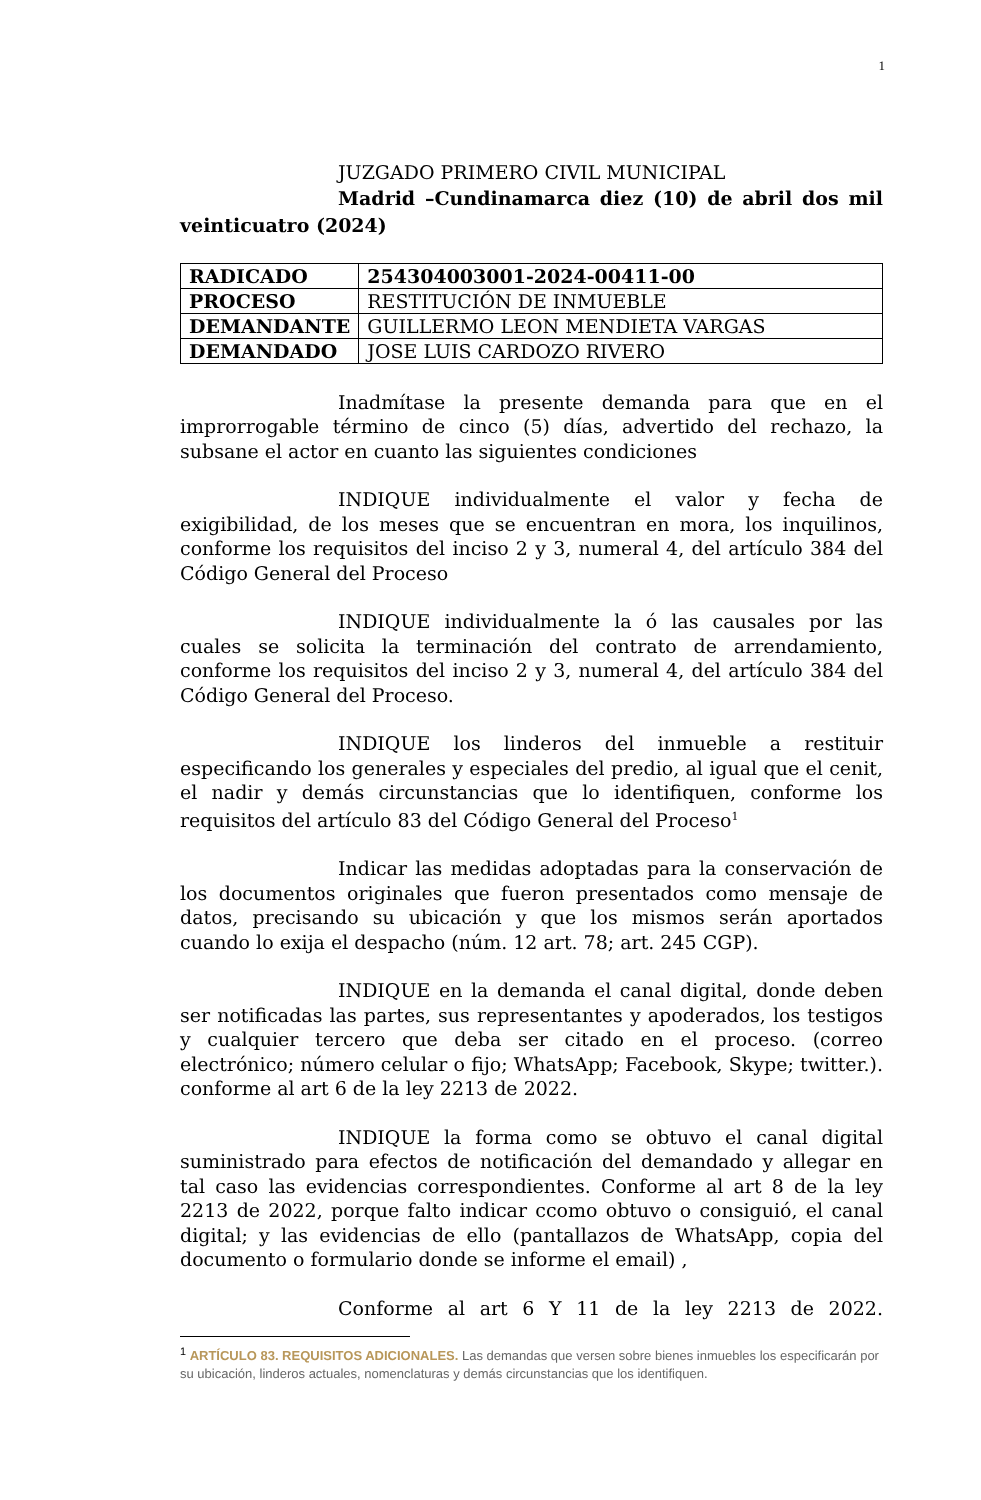1
JUZGADO PRIMERO CIVIL MUNICIPAL
Madrid –Cundinamarca diez (10) de abril dos mil veinticuatro (2024)
| RADICADO | 254304003001-2024-00411-00 |
| PROCESO | RESTITUCIÓN DE INMUEBLE |
| DEMANDANTE | GUILLERMO LEON MENDIETA VARGAS |
| DEMANDADO | JOSE LUIS CARDOZO RIVERO |
Inadmítase la presente demanda para que en el improrrogable término de cinco (5) días, advertido del rechazo, la subsane el actor en cuanto las siguientes condiciones
INDIQUE individualmente el valor y fecha de exigibilidad, de los meses que se encuentran en mora, los inquilinos, conforme los requisitos del inciso 2 y 3, numeral 4, del artículo 384 del Código General del Proceso
INDIQUE individualmente la ó las causales por las cuales se solicita la terminación del contrato de arrendamiento, conforme los requisitos del inciso 2 y 3, numeral 4, del artículo 384 del Código General del Proceso.
INDIQUE los linderos del inmueble a restituir especificando los generales y especiales del predio, al igual que el cenit, el nadir y demás circunstancias que lo identifiquen, conforme los requisitos del artículo 83 del Código General del Proceso<sup>1</sup>
Indicar las medidas adoptadas para la conservación de los documentos originales que fueron presentados como mensaje de datos, precisando su ubicación y que los mismos serán aportados cuando lo exija el despacho (núm. 12 art. 78; art. 245 CGP).
INDIQUE en la demanda el canal digital, donde deben ser notificadas las partes, sus representantes y apoderados, los testigos y cualquier tercero que deba ser citado en el proceso. (correo electrónico; número celular o fijo; WhatsApp; Facebook, Skype; twitter.). conforme al art 6 de la ley 2213 de 2022.
INDIQUE la forma como se obtuvo el canal digital suministrado para efectos de notificación del demandado y allegar en tal caso las evidencias correspondientes. Conforme al art 8 de la ley 2213 de 2022, porque falto indicar ccomo obtuvo o consiguió, el canal digital; y las evidencias de ello (pantallazos de WhatsApp, copia del documento o formulario donde se informe el email) ,
Conforme al art 6 Y 11 de la ley 2213 de 2022.
<sup>1</sup> ARTÍCULO 83. REQUISITOS ADICIONALES. Las demandas que versen sobre bienes inmuebles los especificarán por su ubicación, linderos actuales, nomenclaturas y demás circunstancias que los identifiquen.